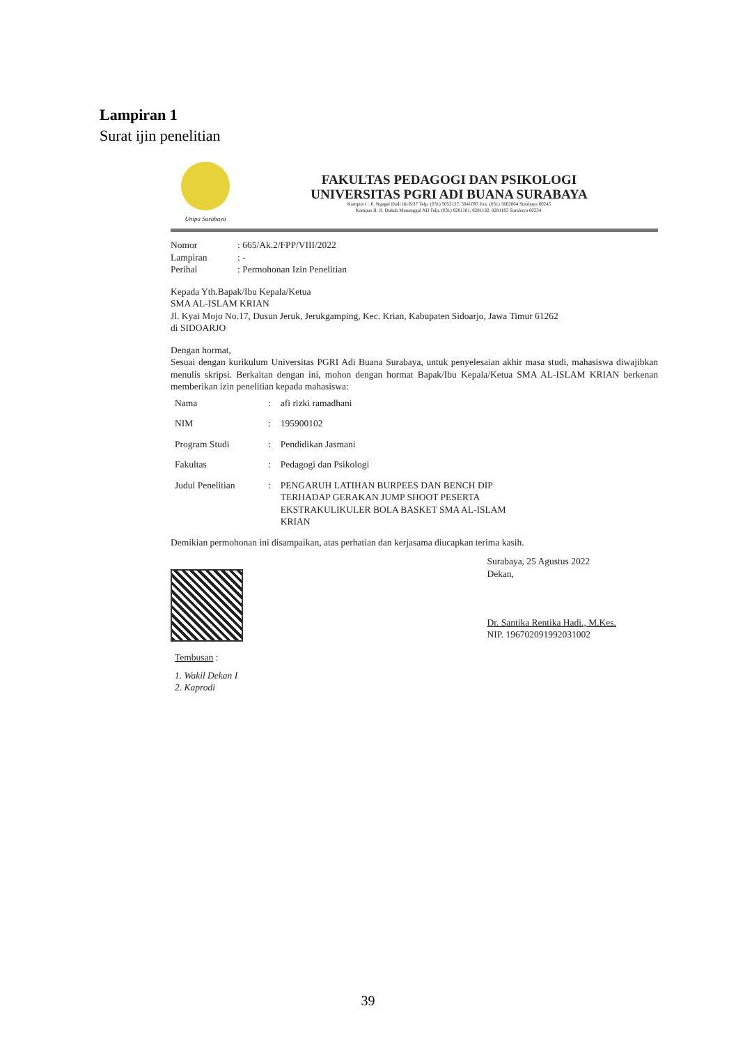Lampiran 1
Surat ijin penelitian
Unipa Surabaya
FAKULTAS PEDAGOGI DAN PSIKOLOGI
UNIVERSITAS PGRI ADI BUANA SURABAYA
Kampus I : Jl. Ngagel Dadi III-B/37 Telp. (031) 5053127, 5041097 Fax. (031) 5662804 Surabaya 60245
Kampus II: Jl. Dukuh Menanggal XII Telp. (031) 8281181, 8281182, 8281183 Surabaya 60234.
| Nomor | : 665/Ak.2/FPP/VIII/2022 |
| Lampiran | : - |
| Perihal | : Permohonan Izin Penelitian |
Kepada Yth.Bapak/Ibu Kepala/Ketua
SMA AL-ISLAM KRIAN
Jl. Kyai Mojo No.17, Dusun Jeruk, Jerukgamping, Kec. Krian, Kabupaten Sidoarjo, Jawa Timur 61262
di SIDOARJO
Dengan hormat,
Sesuai dengan kurikulum Universitas PGRI Adi Buana Surabaya, untuk penyelesaian akhir masa studi, mahasiswa diwajibkan menulis skripsi. Berkaitan dengan ini, mohon dengan hormat Bapak/Ibu Kepala/Ketua SMA AL-ISLAM KRIAN berkenan memberikan izin penelitian kepada mahasiswa:
| Nama | : | afi rizki ramadhani |
| NIM | : | 195900102 |
| Program Studi | : | Pendidikan Jasmani |
| Fakultas | : | Pedagogi dan Psikologi |
| Judul Penelitian | : | PENGARUH LATIHAN BURPEES DAN BENCH DIP TERHADAP GERAKAN JUMP SHOOT PESERTA EKSTRAKULIKULER BOLA BASKET SMA AL-ISLAM KRIAN |
Demikian permohonan ini disampaikan, atas perhatian dan kerjasama diucapkan terima kasih.
Surabaya, 25 Agustus 2022
Dekan,
Dr. Santika Rentika Hadi., M.Kes.
NIP. 196702091992031002
Tembusan :
1. Wakil Dekan I
2. Kaprodi
39